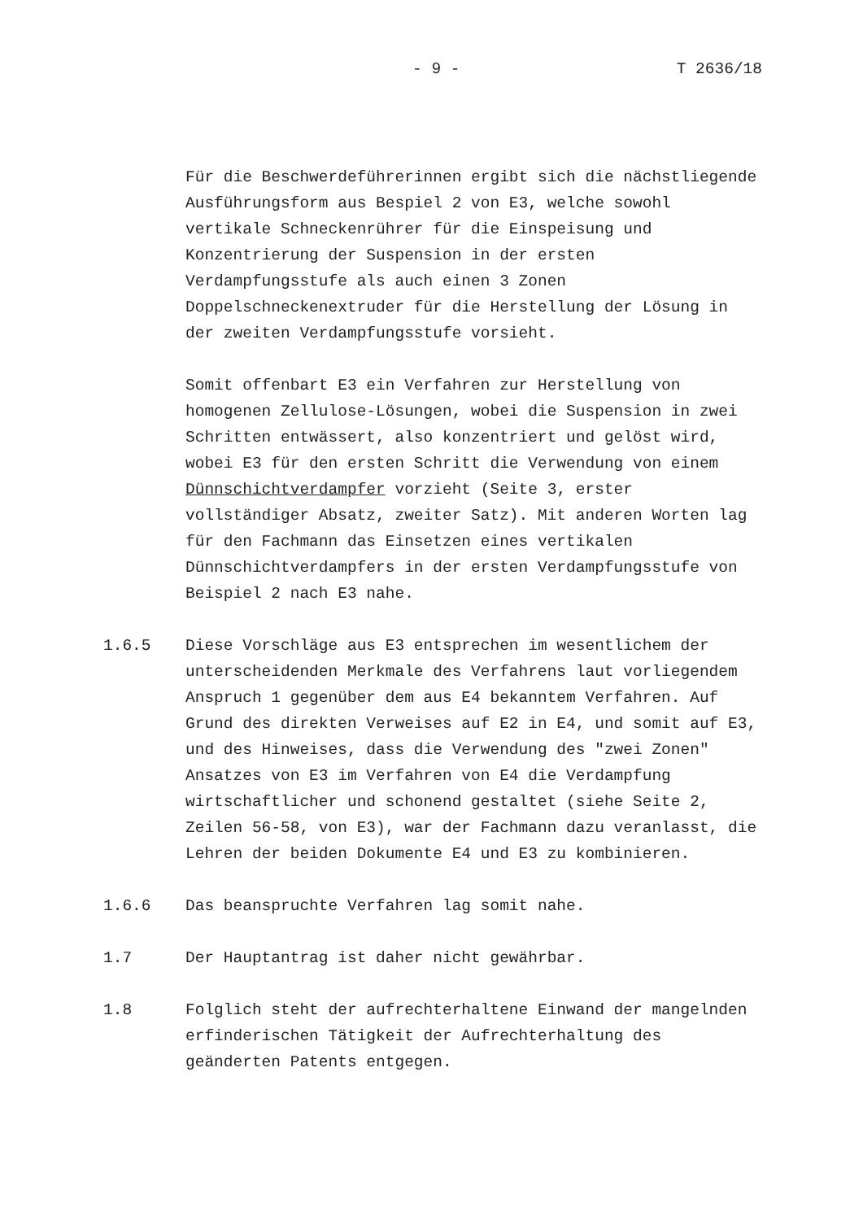- 9 - T 2636/18
Für die Beschwerdeführerinnen ergibt sich die nächstliegende Ausführungsform aus Bespiel 2 von E3, welche sowohl vertikale Schneckenrührer für die Einspeisung und Konzentrierung der Suspension in der ersten Verdampfungsstufe als auch einen 3 Zonen Doppelschneckenextruder für die Herstellung der Lösung in der zweiten Verdampfungsstufe vorsieht.
Somit offenbart E3 ein Verfahren zur Herstellung von homogenen Zellulose-Lösungen, wobei die Suspension in zwei Schritten entwässert, also konzentriert und gelöst wird, wobei E3 für den ersten Schritt die Verwendung von einem Dünnschichtverdampfer vorzieht (Seite 3, erster vollständiger Absatz, zweiter Satz). Mit anderen Worten lag für den Fachmann das Einsetzen eines vertikalen Dünnschichtverdampfers in der ersten Verdampfungsstufe von Beispiel 2 nach E3 nahe.
1.6.5 Diese Vorschläge aus E3 entsprechen im wesentlichem der unterscheidenden Merkmale des Verfahrens laut vorliegendem Anspruch 1 gegenüber dem aus E4 bekanntem Verfahren. Auf Grund des direkten Verweises auf E2 in E4, und somit auf E3, und des Hinweises, dass die Verwendung des "zwei Zonen" Ansatzes von E3 im Verfahren von E4 die Verdampfung wirtschaftlicher und schonend gestaltet (siehe Seite 2, Zeilen 56-58, von E3), war der Fachmann dazu veranlasst, die Lehren der beiden Dokumente E4 und E3 zu kombinieren.
1.6.6 Das beanspruchte Verfahren lag somit nahe.
1.7 Der Hauptantrag ist daher nicht gewährbar.
1.8 Folglich steht der aufrechterhaltene Einwand der mangelnden erfinderischen Tätigkeit der Aufrechterhaltung des geänderten Patents entgegen.